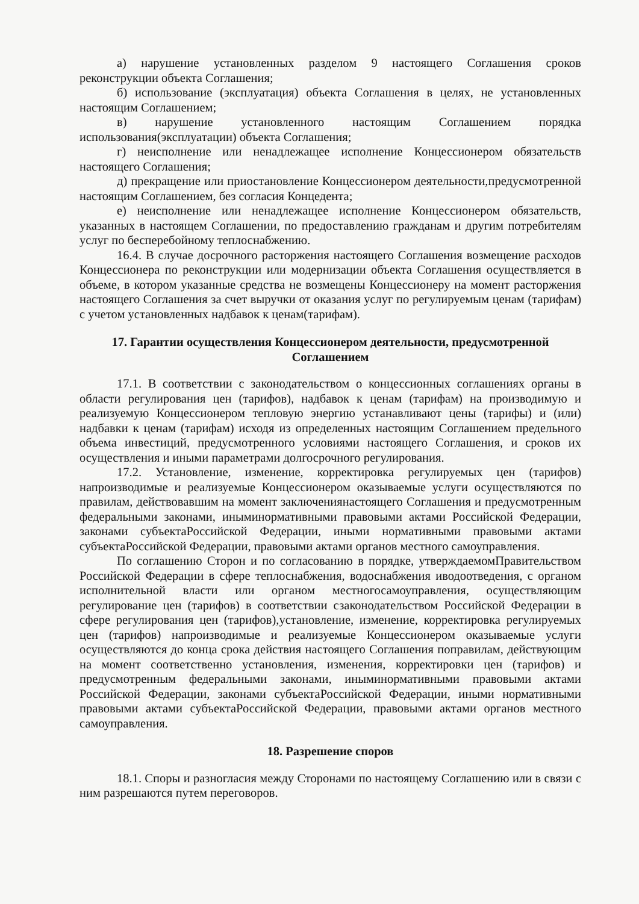а) нарушение установленных разделом 9 настоящего Соглашения сроков реконструкции объекта Соглашения;
б) использование (эксплуатация) объекта Соглашения в целях, не установленных настоящим Соглашением;
в) нарушение установленного настоящим Соглашением порядка использования(эксплуатации) объекта Соглашения;
г) неисполнение или ненадлежащее исполнение Концессионером обязательств настоящего Соглашения;
д) прекращение или приостановление Концессионером деятельности,предусмотренной настоящим Соглашением, без согласия Концедента;
е) неисполнение или ненадлежащее исполнение Концессионером обязательств, указанных в настоящем Соглашении, по предоставлению гражданам и другим потребителям услуг по бесперебойному теплоснабжению.
16.4. В случае досрочного расторжения настоящего Соглашения возмещение расходов Концессионера по реконструкции или модернизации объекта Соглашения осуществляется в объеме, в котором указанные средства не возмещены Концессионеру на момент расторжения настоящего Соглашения за счет выручки от оказания услуг по регулируемым ценам (тарифам) с учетом установленных надбавок к ценам(тарифам).
17. Гарантии осуществления Концессионером деятельности, предусмотренной Соглашением
17.1. В соответствии с законодательством о концессионных соглашениях органы в области регулирования цен (тарифов), надбавок к ценам (тарифам) на производимую и реализуемую Концессионером тепловую энергию устанавливают цены (тарифы) и (или) надбавки к ценам (тарифам) исходя из определенных настоящим Соглашением предельного объема инвестиций, предусмотренного условиями настоящего Соглашения, и сроков их осуществления и иными параметрами долгосрочного регулирования.
17.2. Установление, изменение, корректировка регулируемых цен (тарифов) напроизводимые и реализуемые Концессионером оказываемые услуги осуществляются по правилам, действовавшим на момент заключениянастоящего Соглашения и предусмотренным федеральными законами, иныминормативными правовыми актами Российской Федерации, законами субъектаРоссийской Федерации, иными нормативными правовыми актами субъектаРоссийской Федерации, правовыми актами органов местного самоуправления.
По соглашению Сторон и по согласованию в порядке, утверждаемомПравительством Российской Федерации в сфере теплоснабжения, водоснабжения иводоотведения, с органом исполнительной власти или органом местногосамоуправления, осуществляющим регулирование цен (тарифов) в соответствии сзаконодательством Российской Федерации в сфере регулирования цен (тарифов),установление, изменение, корректировка регулируемых цен (тарифов) напроизводимые и реализуемые Концессионером оказываемые услуги осуществляются до конца срока действия настоящего Соглашения поправилам, действующим на момент соответственно установления, изменения, корректировки цен (тарифов) и предусмотренным федеральными законами, иныминормативными правовыми актами Российской Федерации, законами субъектаРоссийской Федерации, иными нормативными правовыми актами субъектаРоссийской Федерации, правовыми актами органов местного самоуправления.
18. Разрешение споров
18.1. Споры и разногласия между Сторонами по настоящему Соглашению или в связи с ним разрешаются путем переговоров.